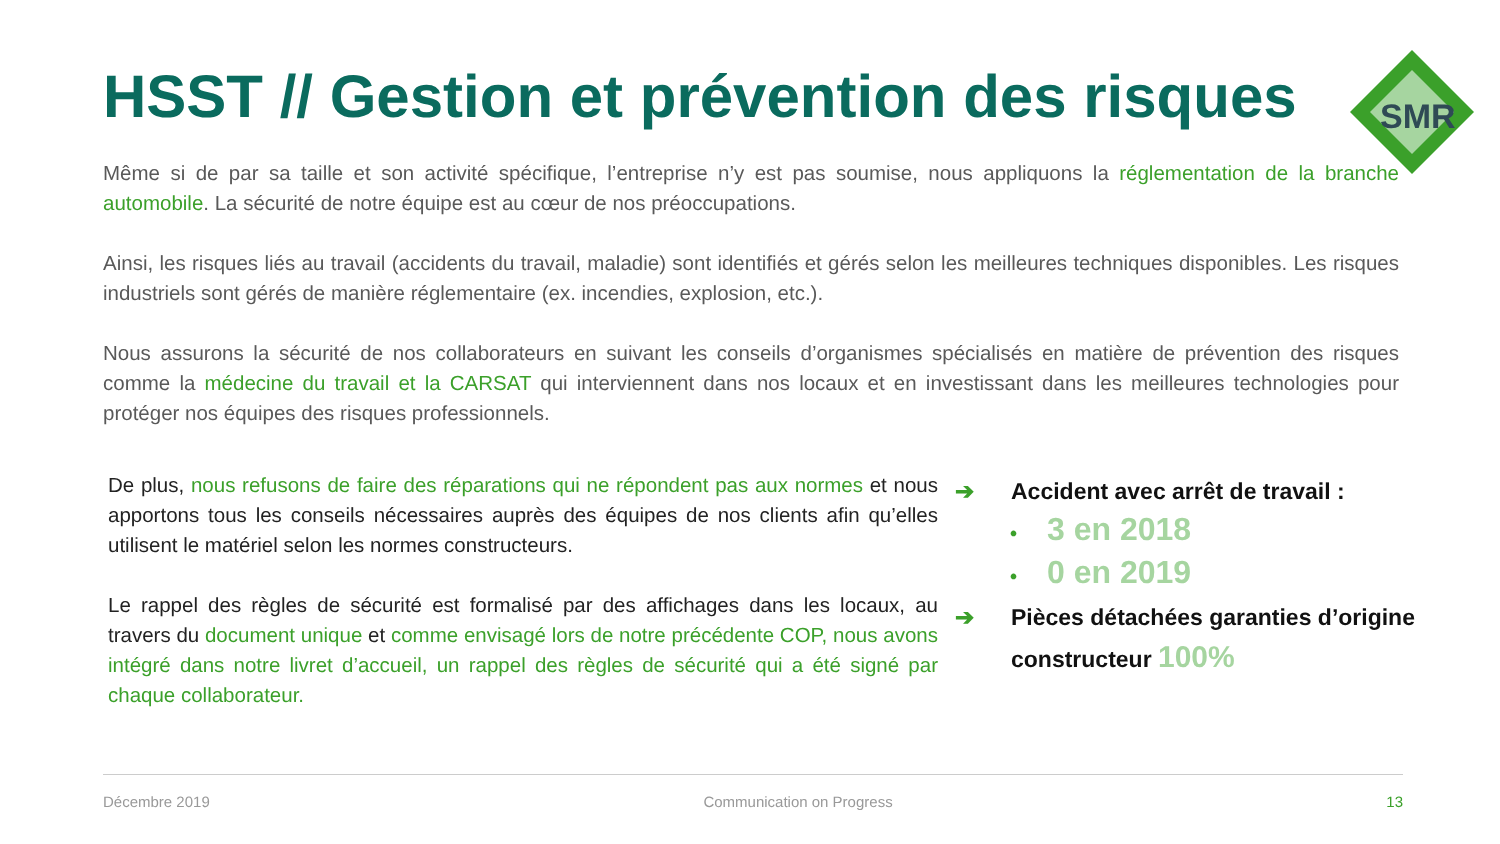HSST // Gestion et prévention des risques
SMR
Même si de par sa taille et son activité spécifique, l’entreprise n’y est pas soumise, nous appliquons la réglementation de la branche automobile. La sécurité de notre équipe est au cœur de nos préoccupations.
Ainsi, les risques liés au travail (accidents du travail, maladie) sont identifiés et gérés selon les meilleures techniques disponibles. Les risques industriels sont gérés de manière réglementaire (ex. incendies, explosion, etc.).
Nous assurons la sécurité de nos collaborateurs en suivant les conseils d’organismes spécialisés en matière de prévention des risques comme la médecine du travail et la CARSAT qui interviennent dans nos locaux et en investissant dans les meilleures technologies pour protéger nos équipes des risques professionnels.
De plus, nous refusons de faire des réparations qui ne répondent pas aux normes et nous apportons tous les conseils nécessaires auprès des équipes de nos clients afin qu’elles utilisent le matériel selon les normes constructeurs.
Le rappel des règles de sécurité est formalisé par des affichages dans les locaux, au travers du document unique et comme envisagé lors de notre précédente COP, nous avons intégré dans notre livret d’accueil, un rappel des règles de sécurité qui a été signé par chaque collaborateur.
➔ Accident avec arrêt de travail :
• 3 en 2018
• 0 en 2019
➔ Pièces détachées garanties d’origine
constructeur 100%
Décembre 2019 Communication on Progress 13